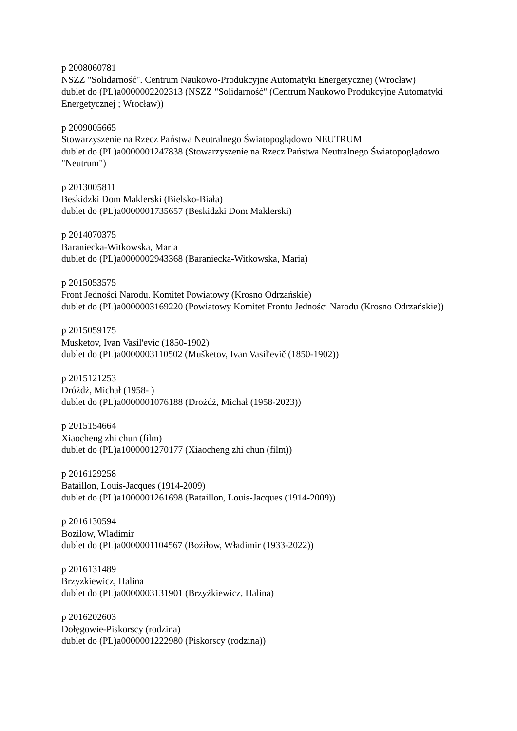p 2008060781
NSZZ "Solidarność". Centrum Naukowo-Produkcyjne Automatyki Energetycznej (Wrocław)
dublet do (PL)a0000002202313 (NSZZ "Solidarność" (Centrum Naukowo Produkcyjne Automatyki Energetycznej ; Wrocław))
p 2009005665
Stowarzyszenie na Rzecz Państwa Neutralnego Światopoglądowo NEUTRUM
dublet do (PL)a0000001247838 (Stowarzyszenie na Rzecz Państwa Neutralnego Światopoglądowo "Neutrum")
p 2013005811
Beskidzki Dom Maklerski (Bielsko-Biała)
dublet do (PL)a0000001735657 (Beskidzki Dom Maklerski)
p 2014070375
Baraniecka-Witkowska, Maria
dublet do (PL)a0000002943368 (Baraniecka-Witkowska, Maria)
p 2015053575
Front Jedności Narodu. Komitet Powiatowy (Krosno Odrzańskie)
dublet do (PL)a0000003169220 (Powiatowy Komitet Frontu Jedności Narodu (Krosno Odrzańskie))
p 2015059175
Musketov, Ivan Vasil'evic (1850-1902)
dublet do (PL)a0000003110502 (Mušketov, Ivan Vasil'evič (1850-1902))
p 2015121253
Dróżdż, Michał (1958- )
dublet do (PL)a0000001076188 (Drożdż, Michał (1958-2023))
p 2015154664
Xiaocheng zhi chun (film)
dublet do (PL)a1000001270177 (Xiaocheng zhi chun (film))
p 2016129258
Bataillon, Louis-Jacques (1914-2009)
dublet do (PL)a1000001261698 (Bataillon, Louis-Jacques (1914-2009))
p 2016130594
Bozilow, Wladimir
dublet do (PL)a0000001104567 (Bożiłow, Władimir (1933-2022))
p 2016131489
Brzyzkiewicz, Halina
dublet do (PL)a0000003131901 (Brzyżkiewicz, Halina)
p 2016202603
Dołęgowie-Piskorscy (rodzina)
dublet do (PL)a0000001222980 (Piskorscy (rodzina))